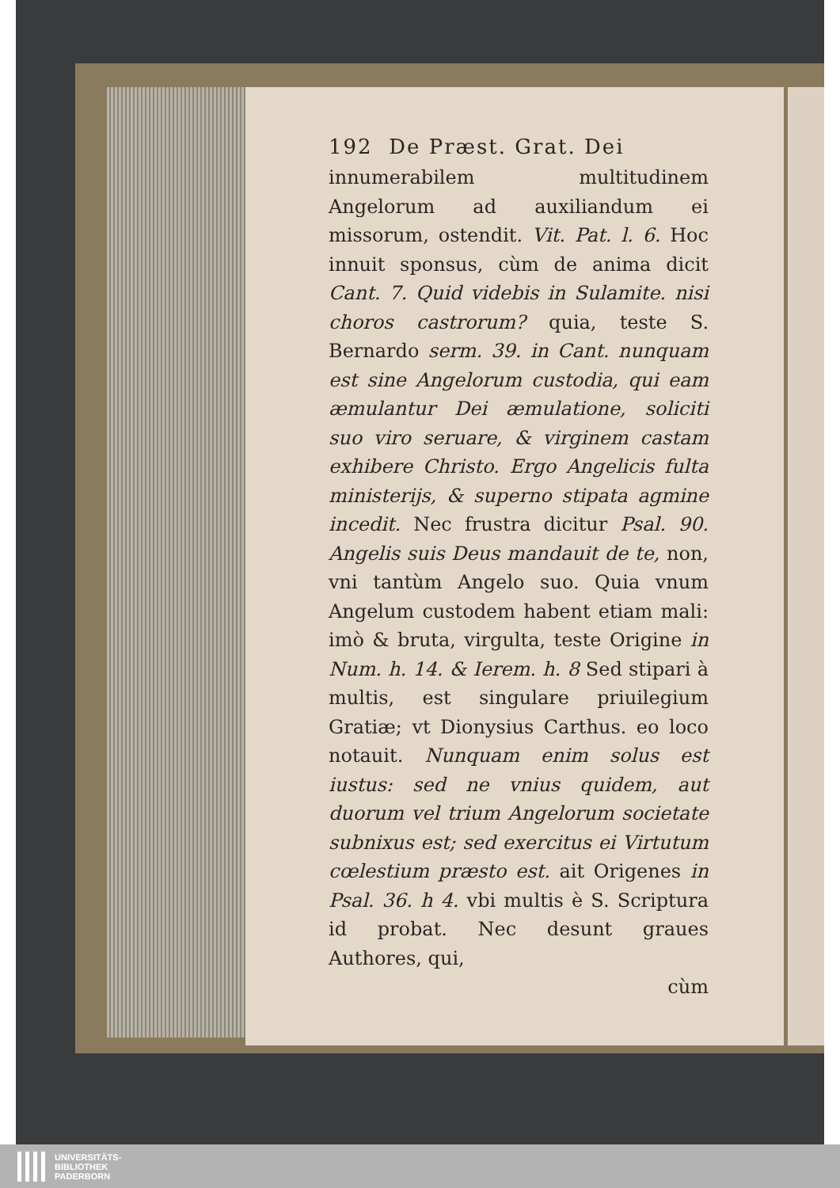192 De Præst. Grat. Dei
innumerabilem multitudinem Angelorum ad auxiliandum ei missorum, ostendit. Vit. Pat. l. 6. Hoc innuit sponsus, cùm de anima dicit Cant. 7. Quid videbis in Sulamite. nisi choros castrorum? quia, teste S. Bernardo serm. 39. in Cant. nunquam est sine Angelorum custodia, qui eam æmulantur Dei æmulatione, soliciti suo viro seruare, & virginem castam exhibere Christo. Ergo Angelicis fulta ministerijs, & superno stipata agmine incedit. Nec frustra dicitur Psal. 90. Angelis suis Deus mandauit de te, non, vni tantùm Angelo suo. Quia vnum Angelum custodem habent etiam mali: imò & bruta, virgulta, teste Origine in Num. h. 14. & Ierem. h. 8 Sed stipari à multis, est singulare priuilegium Gratiæ; vt Dionysius Carthus. eo loco notauit. Nunquam enim solus est iustus: sed ne vnius quidem, aut duorum vel trium Angelorum societate subnixus est; sed exercitus ei Virtutum cœlestium præsto est. ait Origenes in Psal. 36. h 4. vbi multis è S. Scriptura id probat. Nec desunt graues Authores, qui,
cùm
UNIVERSITÄTS-
BIBLIOTHEK
PADERBORN